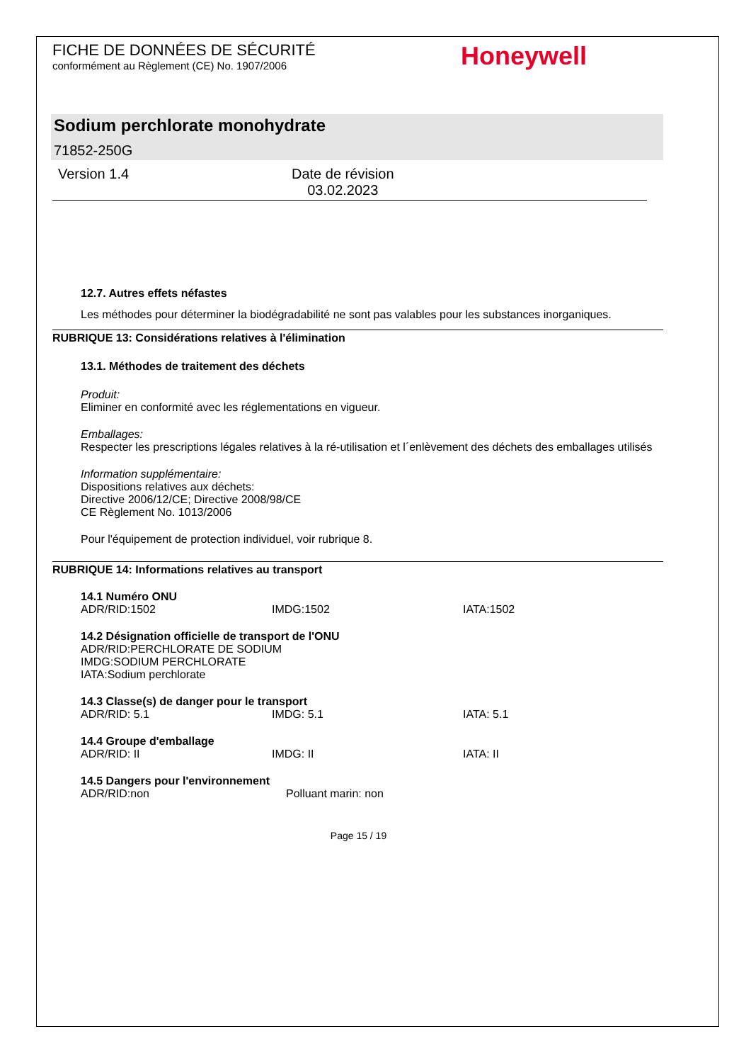FICHE DE DONNÉES DE SÉCURITÉ
conformément au Règlement (CE) No. 1907/2006
Honeywell
Sodium perchlorate monohydrate
71852-250G
Version 1.4 Date de révision
03.02.2023
12.7. Autres effets néfastes
Les méthodes pour déterminer la biodégradabilité ne sont pas valables pour les substances inorganiques.
RUBRIQUE 13: Considérations relatives à l'élimination
13.1. Méthodes de traitement des déchets
Produit:
Eliminer en conformité avec les réglementations en vigueur.
Emballages:
Respecter les prescriptions légales relatives à la ré-utilisation et l´enlèvement des déchets des emballages utilisés
Information supplémentaire:
Dispositions relatives aux déchets:
Directive 2006/12/CE; Directive 2008/98/CE
CE Règlement No. 1013/2006
Pour l'équipement de protection individuel, voir rubrique 8.
RUBRIQUE 14: Informations relatives au transport
14.1 Numéro ONU
ADR/RID:1502 IMDG:1502 IATA:1502
14.2 Désignation officielle de transport de l'ONU
ADR/RID:PERCHLORATE DE SODIUM
IMDG:SODIUM PERCHLORATE
IATA:Sodium perchlorate
14.3 Classe(s) de danger pour le transport
ADR/RID: 5.1 IMDG: 5.1 IATA: 5.1
14.4 Groupe d'emballage
ADR/RID: II IMDG: II IATA: II
14.5 Dangers pour l'environnement
ADR/RID:non Polluant marin: non
Page 15 / 19